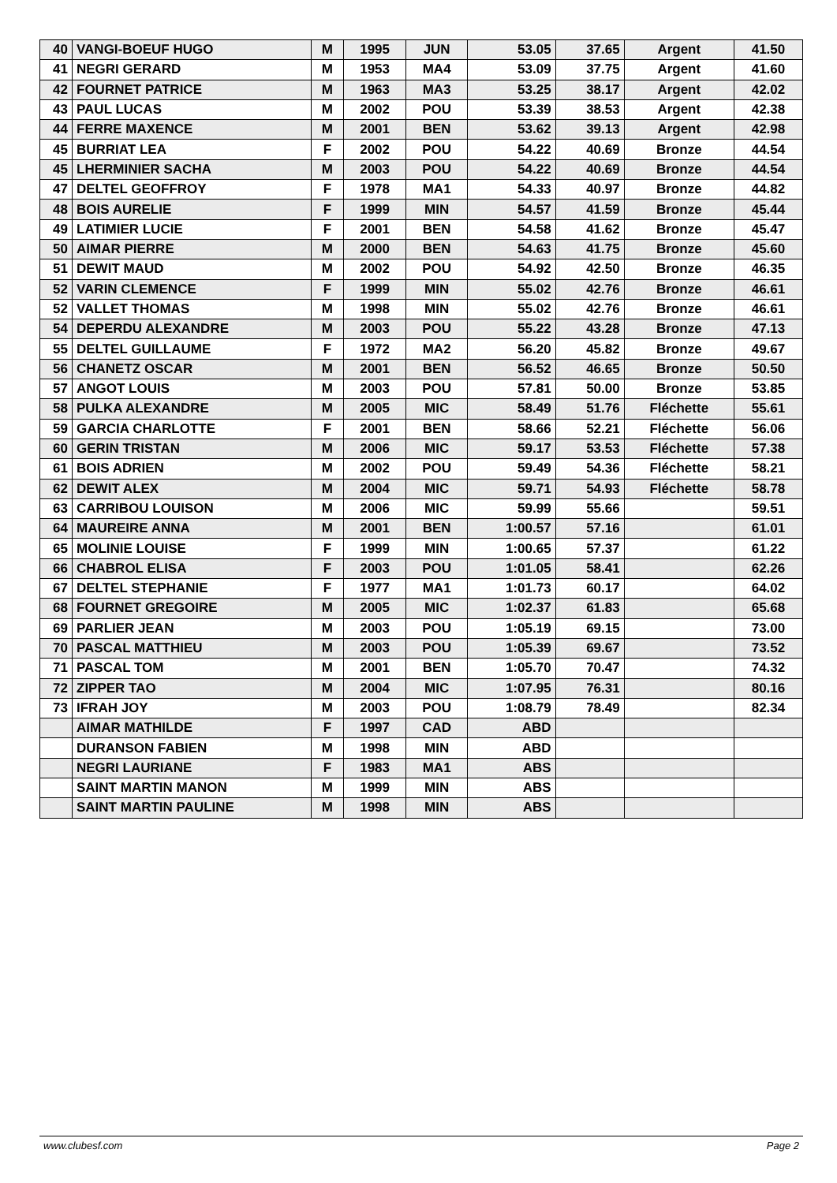| 40 | VANGI-BOEUF HUGO | M | 1995 | JUN | 53.05 | 37.65 | Argent | 41.50 |
| 41 | NEGRI GERARD | M | 1953 | MA4 | 53.09 | 37.75 | Argent | 41.60 |
| 42 | FOURNET PATRICE | M | 1963 | MA3 | 53.25 | 38.17 | Argent | 42.02 |
| 43 | PAUL LUCAS | M | 2002 | POU | 53.39 | 38.53 | Argent | 42.38 |
| 44 | FERRE MAXENCE | M | 2001 | BEN | 53.62 | 39.13 | Argent | 42.98 |
| 45 | BURRIAT LEA | F | 2002 | POU | 54.22 | 40.69 | Bronze | 44.54 |
| 45 | LHERMINIER SACHA | M | 2003 | POU | 54.22 | 40.69 | Bronze | 44.54 |
| 47 | DELTEL GEOFFROY | F | 1978 | MA1 | 54.33 | 40.97 | Bronze | 44.82 |
| 48 | BOIS AURELIE | F | 1999 | MIN | 54.57 | 41.59 | Bronze | 45.44 |
| 49 | LATIMIER LUCIE | F | 2001 | BEN | 54.58 | 41.62 | Bronze | 45.47 |
| 50 | AIMAR PIERRE | M | 2000 | BEN | 54.63 | 41.75 | Bronze | 45.60 |
| 51 | DEWIT MAUD | M | 2002 | POU | 54.92 | 42.50 | Bronze | 46.35 |
| 52 | VARIN CLEMENCE | F | 1999 | MIN | 55.02 | 42.76 | Bronze | 46.61 |
| 52 | VALLET THOMAS | M | 1998 | MIN | 55.02 | 42.76 | Bronze | 46.61 |
| 54 | DEPERDU ALEXANDRE | M | 2003 | POU | 55.22 | 43.28 | Bronze | 47.13 |
| 55 | DELTEL GUILLAUME | F | 1972 | MA2 | 56.20 | 45.82 | Bronze | 49.67 |
| 56 | CHANETZ OSCAR | M | 2001 | BEN | 56.52 | 46.65 | Bronze | 50.50 |
| 57 | ANGOT LOUIS | M | 2003 | POU | 57.81 | 50.00 | Bronze | 53.85 |
| 58 | PULKA ALEXANDRE | M | 2005 | MIC | 58.49 | 51.76 | Fléchette | 55.61 |
| 59 | GARCIA CHARLOTTE | F | 2001 | BEN | 58.66 | 52.21 | Fléchette | 56.06 |
| 60 | GERIN TRISTAN | M | 2006 | MIC | 59.17 | 53.53 | Fléchette | 57.38 |
| 61 | BOIS ADRIEN | M | 2002 | POU | 59.49 | 54.36 | Fléchette | 58.21 |
| 62 | DEWIT ALEX | M | 2004 | MIC | 59.71 | 54.93 | Fléchette | 58.78 |
| 63 | CARRIBOU LOUISON | M | 2006 | MIC | 59.99 | 55.66 | | 59.51 |
| 64 | MAUREIRE ANNA | M | 2001 | BEN | 1:00.57 | 57.16 | | 61.01 |
| 65 | MOLINIE LOUISE | F | 1999 | MIN | 1:00.65 | 57.37 | | 61.22 |
| 66 | CHABROL ELISA | F | 2003 | POU | 1:01.05 | 58.41 | | 62.26 |
| 67 | DELTEL STEPHANIE | F | 1977 | MA1 | 1:01.73 | 60.17 | | 64.02 |
| 68 | FOURNET GREGOIRE | M | 2005 | MIC | 1:02.37 | 61.83 | | 65.68 |
| 69 | PARLIER JEAN | M | 2003 | POU | 1:05.19 | 69.15 | | 73.00 |
| 70 | PASCAL MATTHIEU | M | 2003 | POU | 1:05.39 | 69.67 | | 73.52 |
| 71 | PASCAL TOM | M | 2001 | BEN | 1:05.70 | 70.47 | | 74.32 |
| 72 | ZIPPER TAO | M | 2004 | MIC | 1:07.95 | 76.31 | | 80.16 |
| 73 | IFRAH JOY | M | 2003 | POU | 1:08.79 | 78.49 | | 82.34 |
| | AIMAR MATHILDE | F | 1997 | CAD | ABD | | | |
| | DURANSON FABIEN | M | 1998 | MIN | ABD | | | |
| | NEGRI LAURIANE | F | 1983 | MA1 | ABS | | | |
| | SAINT MARTIN MANON | M | 1999 | MIN | ABS | | | |
| | SAINT MARTIN PAULINE | M | 1998 | MIN | ABS | | | |
www.clubesf.com Page 2